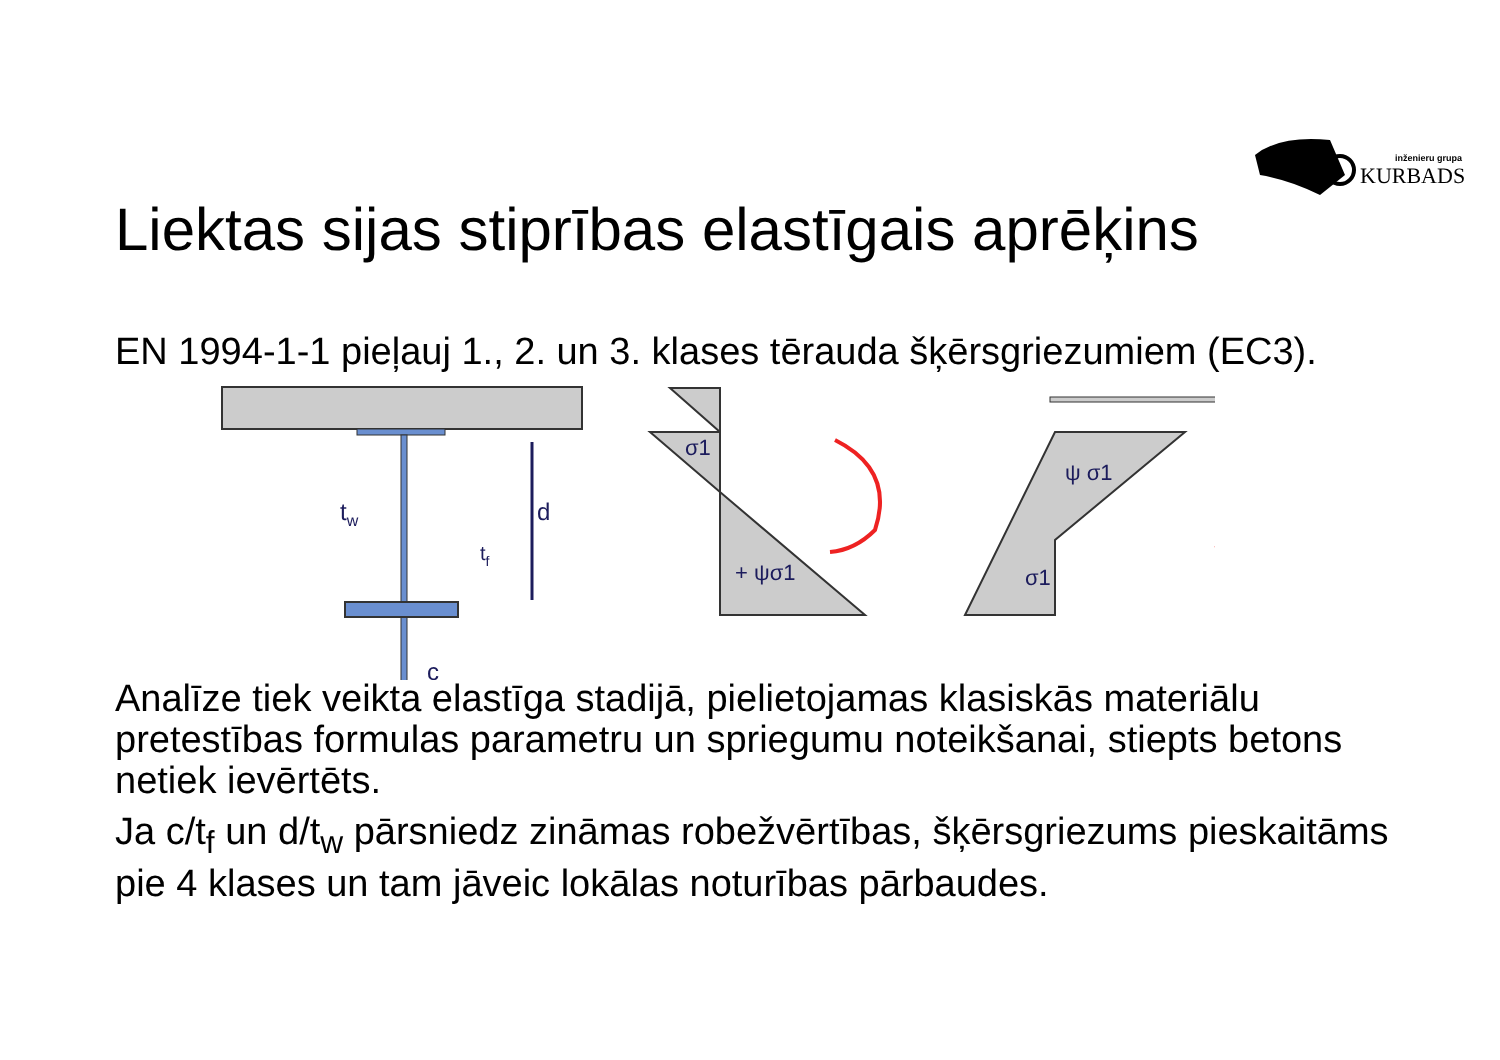inženieru grupa
KURBADS
Liektas sijas stiprības elastīgais aprēķins
EN 1994-1-1 pieļauj 1., 2. un 3. klases tērauda šķērsgriezumiem (EC3).
d
tw
tf
c
σ1
+ ψσ1
ψ σ1
σ1
Analīze tiek veikta elastīga stadijā, pielietojamas klasiskās materiālu pretestības formulas parametru un spriegumu noteikšanai, stiepts betons netiek ievērtēts.
Ja c/t<sub>f</sub> un d/t<sub>w</sub> pārsniedz zināmas robežvērtības, šķērsgriezums pieskaitāms pie 4 klases un tam jāveic lokālas noturības pārbaudes.